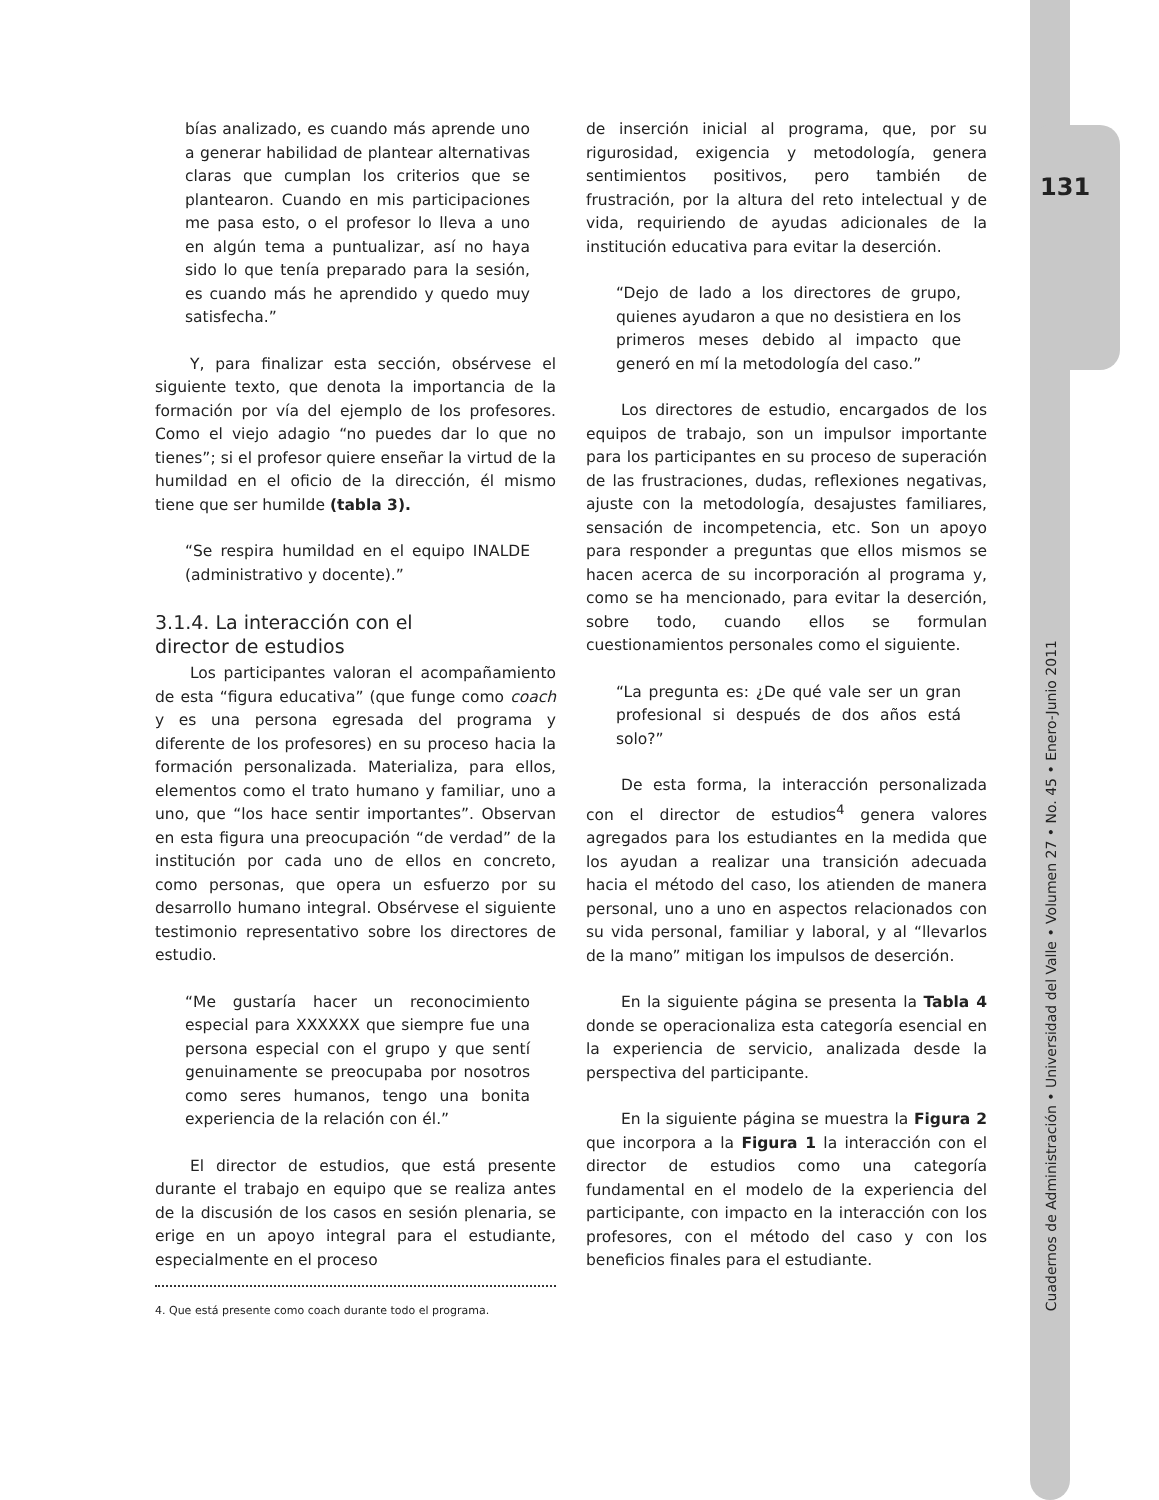131
bías analizado, es cuando más aprende uno a generar habilidad de plantear alternativas claras que cumplan los criterios que se plantearon. Cuando en mis participaciones me pasa esto, o el profesor lo lleva a uno en algún tema a puntualizar, así no haya sido lo que tenía preparado para la sesión, es cuando más he aprendido y quedo muy satisfecha.”
Y, para finalizar esta sección, obsérvese el siguiente texto, que denota la importancia de la formación por vía del ejemplo de los profesores. Como el viejo adagio “no puedes dar lo que no tienes”; si el profesor quiere enseñar la virtud de la humildad en el oficio de la dirección, él mismo tiene que ser humilde (tabla 3).
“Se respira humildad en el equipo INALDE (administrativo y docente).”
3.1.4. La interacción con el
director de estudios
Los participantes valoran el acompañamiento de esta “figura educativa” (que funge como coach y es una persona egresada del programa y diferente de los profesores) en su proceso hacia la formación personalizada. Materializa, para ellos, elementos como el trato humano y familiar, uno a uno, que “los hace sentir importantes”. Observan en esta figura una preocupación “de verdad” de la institución por cada uno de ellos en concreto, como personas, que opera un esfuerzo por su desarrollo humano integral. Obsérvese el siguiente testimonio representativo sobre los directores de estudio.
“Me gustaría hacer un reconocimiento especial para XXXXXX que siempre fue una persona especial con el grupo y que sentí genuinamente se preocupaba por nosotros como seres humanos, tengo una bonita experiencia de la relación con él.”
El director de estudios, que está presente durante el trabajo en equipo que se realiza antes de la discusión de los casos en sesión plenaria, se erige en un apoyo integral para el estudiante, especialmente en el proceso
4. Que está presente como coach durante todo el programa.
de inserción inicial al programa, que, por su rigurosidad, exigencia y metodología, genera sentimientos positivos, pero también de frustración, por la altura del reto intelectual y de vida, requiriendo de ayudas adicionales de la institución educativa para evitar la deserción.
“Dejo de lado a los directores de grupo, quienes ayudaron a que no desistiera en los primeros meses debido al impacto que generó en mí la metodología del caso.”
Los directores de estudio, encargados de los equipos de trabajo, son un impulsor importante para los participantes en su proceso de superación de las frustraciones, dudas, reflexiones negativas, ajuste con la metodología, desajustes familiares, sensación de incompetencia, etc. Son un apoyo para responder a preguntas que ellos mismos se hacen acerca de su incorporación al programa y, como se ha mencionado, para evitar la deserción, sobre todo, cuando ellos se formulan cuestionamientos personales como el siguiente.
“La pregunta es: ¿De qué vale ser un gran profesional si después de dos años está solo?”
De esta forma, la interacción personalizada con el director de estudios<sup>4</sup> genera valores agregados para los estudiantes en la medida que los ayudan a realizar una transición adecuada hacia el método del caso, los atienden de manera personal, uno a uno en aspectos relacionados con su vida personal, familiar y laboral, y al “llevarlos de la mano” mitigan los impulsos de deserción.
En la siguiente página se presenta la Tabla 4 donde se operacionaliza esta categoría esencial en la experiencia de servicio, analizada desde la perspectiva del participante.
En la siguiente página se muestra la Figura 2 que incorpora a la Figura 1 la interacción con el director de estudios como una categoría fundamental en el modelo de la experiencia del participante, con impacto en la interacción con los profesores, con el método del caso y con los beneficios finales para el estudiante.
Cuadernos de Administración • Universidad del Valle • Volumen 27 • No. 45 • Enero-Junio 2011